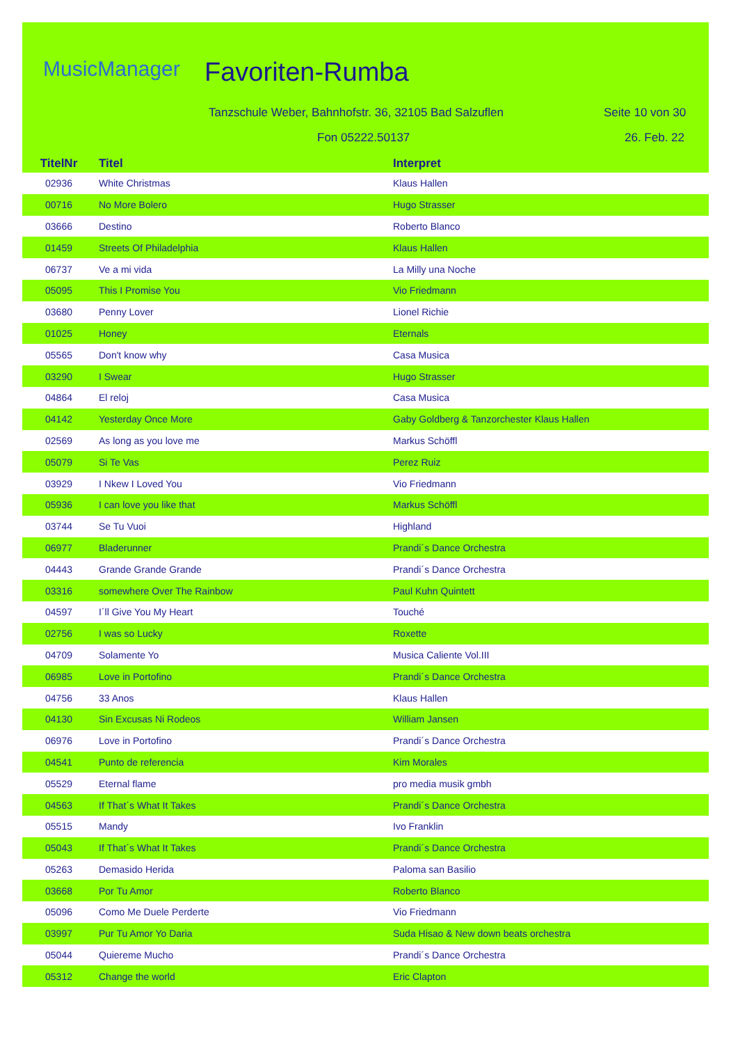MusicManager Favoriten-Rumba
Tanzschule Weber, Bahnhofstr. 36, 32105 Bad Salzuflen
Seite 10 von 30
Fon 05222.50137 26. Feb. 22
| TitelNr | Titel | Interpret |
| --- | --- | --- |
| 02936 | White Christmas | Klaus Hallen |
| 00716 | No More Bolero | Hugo Strasser |
| 03666 | Destino | Roberto Blanco |
| 01459 | Streets Of Philadelphia | Klaus Hallen |
| 06737 | Ve a mi vida | La Milly una Noche |
| 05095 | This I Promise You | Vio Friedmann |
| 03680 | Penny Lover | Lionel Richie |
| 01025 | Honey | Eternals |
| 05565 | Don't know why | Casa Musica |
| 03290 | I Swear | Hugo Strasser |
| 04864 | El reloj | Casa Musica |
| 04142 | Yesterday Once More | Gaby Goldberg & Tanzorchester Klaus Hallen |
| 02569 | As long as you love me | Markus Schöffl |
| 05079 | Si Te Vas | Perez Ruiz |
| 03929 | I Nkew I Loved You | Vio Friedmann |
| 05936 | I can love you like that | Markus Schöffl |
| 03744 | Se Tu Vuoi | Highland |
| 06977 | Bladerunner | Prandi´s Dance Orchestra |
| 04443 | Grande Grande Grande | Prandi´s Dance Orchestra |
| 03316 | somewhere Over The Rainbow | Paul Kuhn Quintett |
| 04597 | I´ll Give You My Heart | Touché |
| 02756 | I was so Lucky | Roxette |
| 04709 | Solamente Yo | Musica Caliente Vol.III |
| 06985 | Love in Portofino | Prandi´s Dance Orchestra |
| 04756 | 33 Anos | Klaus Hallen |
| 04130 | Sin Excusas Ni Rodeos | William Jansen |
| 06976 | Love in Portofino | Prandi´s Dance Orchestra |
| 04541 | Punto de referencia | Kim Morales |
| 05529 | Eternal flame | pro media musik gmbh |
| 04563 | If That´s What It Takes | Prandi´s Dance Orchestra |
| 05515 | Mandy | Ivo Franklin |
| 05043 | If That´s What It Takes | Prandi´s Dance Orchestra |
| 05263 | Demasido Herida | Paloma san Basilio |
| 03668 | Por Tu Amor | Roberto Blanco |
| 05096 | Como Me Duele Perderte | Vio Friedmann |
| 03997 | Pur Tu Amor Yo Daria | Suda Hisao & New down beats orchestra |
| 05044 | Quiereme Mucho | Prandi´s Dance Orchestra |
| 05312 | Change the world | Eric Clapton |